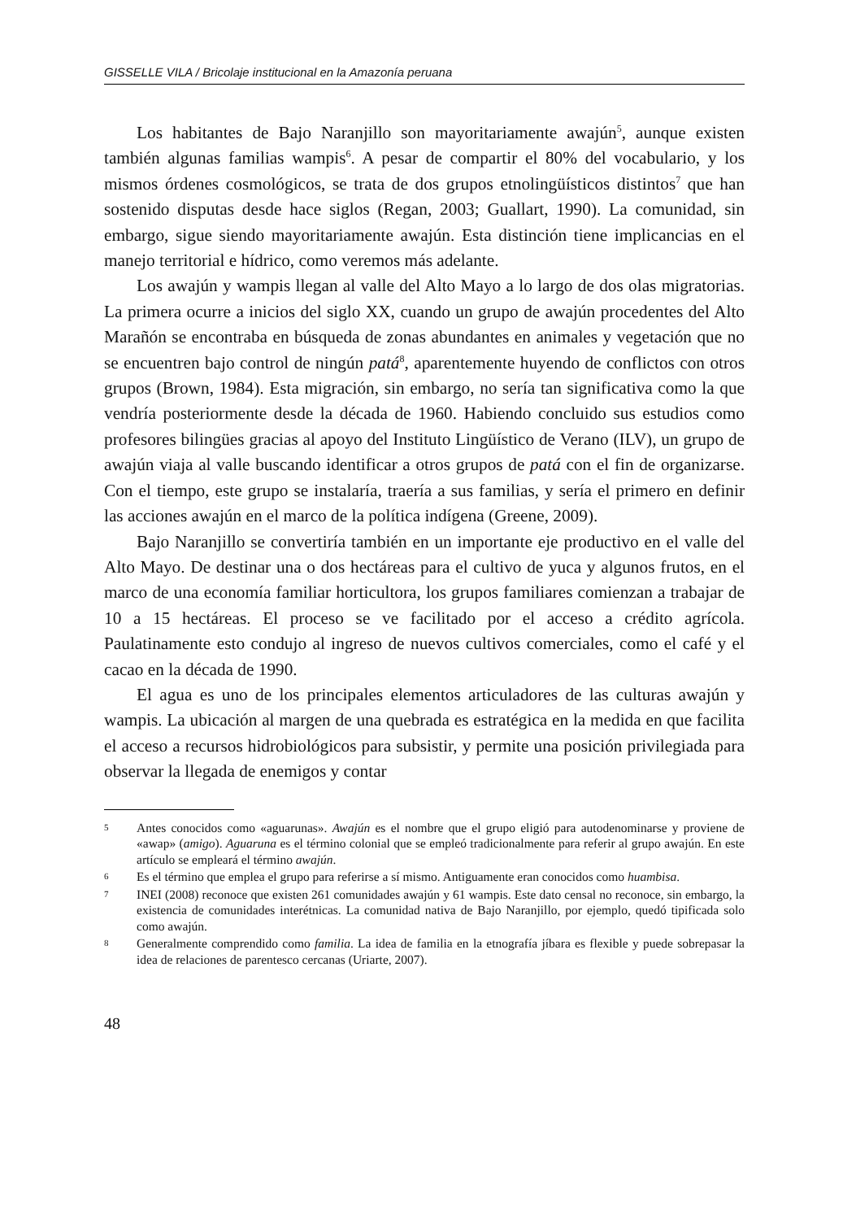GISSELLE VILA / Bricolaje institucional en la Amazonía peruana
Los habitantes de Bajo Naranjillo son mayoritariamente awajún<sup>5</sup>, aunque existen también algunas familias wampis<sup>6</sup>. A pesar de compartir el 80% del vocabulario, y los mismos órdenes cosmológicos, se trata de dos grupos etnolingüísticos distintos<sup>7</sup> que han sostenido disputas desde hace siglos (Regan, 2003; Guallart, 1990). La comunidad, sin embargo, sigue siendo mayoritariamente awajún. Esta distinción tiene implicancias en el manejo territorial e hídrico, como veremos más adelante.
Los awajún y wampis llegan al valle del Alto Mayo a lo largo de dos olas migratorias. La primera ocurre a inicios del siglo XX, cuando un grupo de awajún procedentes del Alto Marañón se encontraba en búsqueda de zonas abundantes en animales y vegetación que no se encuentren bajo control de ningún patá<sup>8</sup>, aparentemente huyendo de conflictos con otros grupos (Brown, 1984). Esta migración, sin embargo, no sería tan significativa como la que vendría posteriormente desde la década de 1960. Habiendo concluido sus estudios como profesores bilingües gracias al apoyo del Instituto Lingüístico de Verano (ILV), un grupo de awajún viaja al valle buscando identificar a otros grupos de patá con el fin de organizarse. Con el tiempo, este grupo se instalaría, traería a sus familias, y sería el primero en definir las acciones awajún en el marco de la política indígena (Greene, 2009).
Bajo Naranjillo se convertiría también en un importante eje productivo en el valle del Alto Mayo. De destinar una o dos hectáreas para el cultivo de yuca y algunos frutos, en el marco de una economía familiar horticultora, los grupos familiares comienzan a trabajar de 10 a 15 hectáreas. El proceso se ve facilitado por el acceso a crédito agrícola. Paulatinamente esto condujo al ingreso de nuevos cultivos comerciales, como el café y el cacao en la década de 1990.
El agua es uno de los principales elementos articuladores de las culturas awajún y wampis. La ubicación al margen de una quebrada es estratégica en la medida en que facilita el acceso a recursos hidrobiológicos para subsistir, y permite una posición privilegiada para observar la llegada de enemigos y contar
5 Antes conocidos como «aguarunas». Awajún es el nombre que el grupo eligió para autodenominarse y proviene de «awap» (amigo). Aguaruna es el término colonial que se empleó tradicionalmente para referir al grupo awajún. En este artículo se empleará el término awajún.
6 Es el término que emplea el grupo para referirse a sí mismo. Antiguamente eran conocidos como huambisa.
7 INEI (2008) reconoce que existen 261 comunidades awajún y 61 wampis. Este dato censal no reconoce, sin embargo, la existencia de comunidades interétnicas. La comunidad nativa de Bajo Naranjillo, por ejemplo, quedó tipificada solo como awajún.
8 Generalmente comprendido como familia. La idea de familia en la etnografía jíbara es flexible y puede sobrepasar la idea de relaciones de parentesco cercanas (Uriarte, 2007).
48